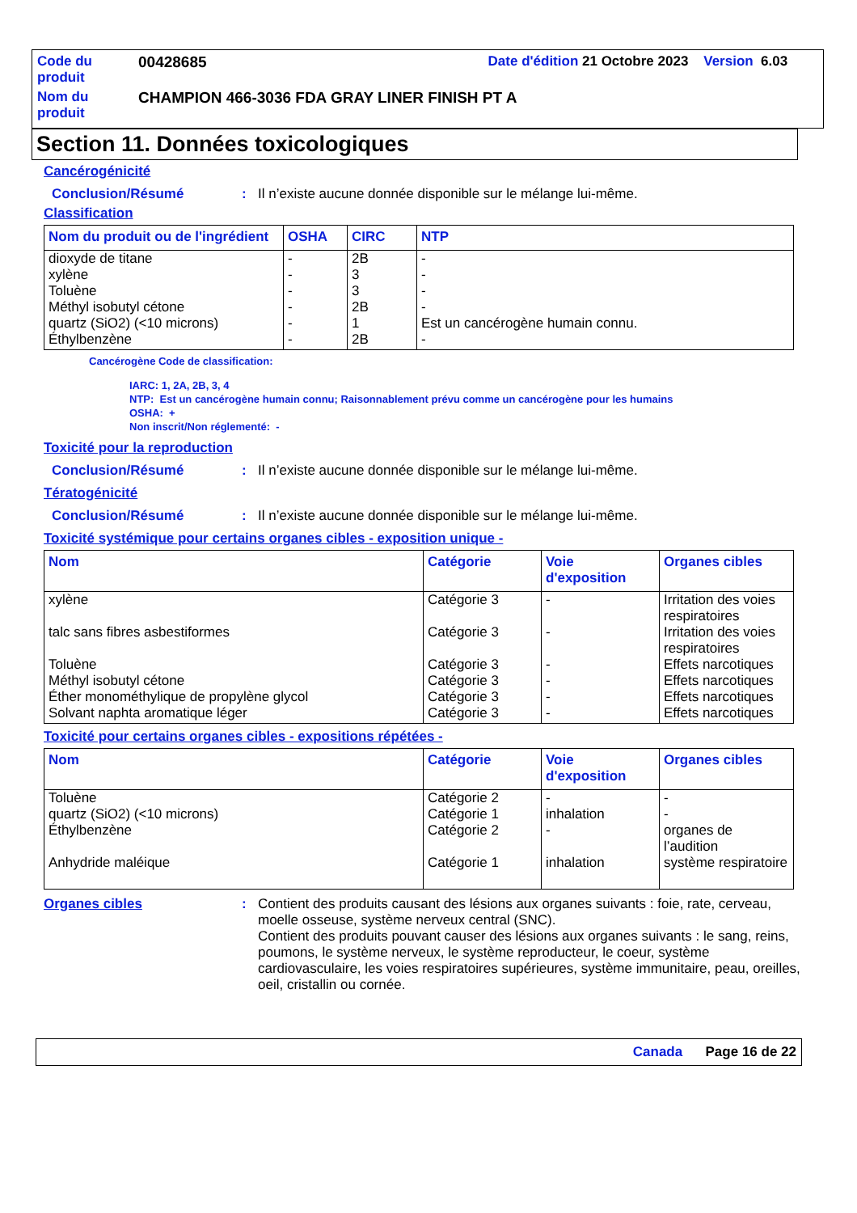| Code du produit | 00428685 | Date d'édition 21 Octobre 2023 Version 6.03 |
| Nom du produit | CHAMPION 466-3036 FDA GRAY LINER FINISH PT A | |
Section 11. Données toxicologiques
Cancérogénicité
Conclusion/Résumé : Il n’existe aucune donnée disponible sur le mélange lui-même.
Classification
| Nom du produit ou de l'ingrédient | OSHA | CIRC | NTP |
| --- | --- | --- | --- |
| dioxyde de titane xylène Toluène Méthyl isobutyl cétone quartz (SiO2) (<10 microns) Éthylbenzène | - - - - - - | 2B 3 3 2B 1 2B | - - - - Est un cancérogène humain connu. - |
Cancérogène Code de classification:
IARC: 1, 2A, 2B, 3, 4
NTP: Est un cancérogène humain connu; Raisonnablement prévu comme un cancérogène pour les humains
OSHA: +
Non inscrit/Non réglementé: -
Toxicité pour la reproduction
Conclusion/Résumé : Il n’existe aucune donnée disponible sur le mélange lui-même.
Tératogénicité
Conclusion/Résumé : Il n’existe aucune donnée disponible sur le mélange lui-même.
Toxicité systémique pour certains organes cibles - exposition unique -
| Nom | Catégorie | Voie d'exposition | Organes cibles |
| --- | --- | --- | --- |
| xylène talc sans fibres asbestiformes Toluène Méthyl isobutyl cétone Éther monométhylique de propylène glycol Solvant naphta aromatique léger | Catégorie 3 Catégorie 3 Catégorie 3 Catégorie 3 Catégorie 3 Catégorie 3 | - - - - - - | Irritation des voies respiratoires Irritation des voies respiratoires Effets narcotiques Effets narcotiques Effets narcotiques Effets narcotiques |
Toxicité pour certains organes cibles - expositions répétées -
| Nom | Catégorie | Voie d'exposition | Organes cibles |
| --- | --- | --- | --- |
| Toluène quartz (SiO2) (<10 microns) Éthylbenzène Anhydride maléique | Catégorie 2 Catégorie 1 Catégorie 2 Catégorie 1 | - inhalation - inhalation | - - organes de l’audition système respiratoire |
Organes cibles : Contient des produits causant des lésions aux organes suivants : foie, rate, cerveau, moelle osseuse, système nerveux central (SNC).
Contient des produits pouvant causer des lésions aux organes suivants : le sang, reins, poumons, le système nerveux, le système reproducteur, le coeur, système cardiovasculaire, les voies respiratoires supérieures, système immunitaire, peau, oreilles, oeil, cristallin ou cornée.
Canada Page 16 de 22